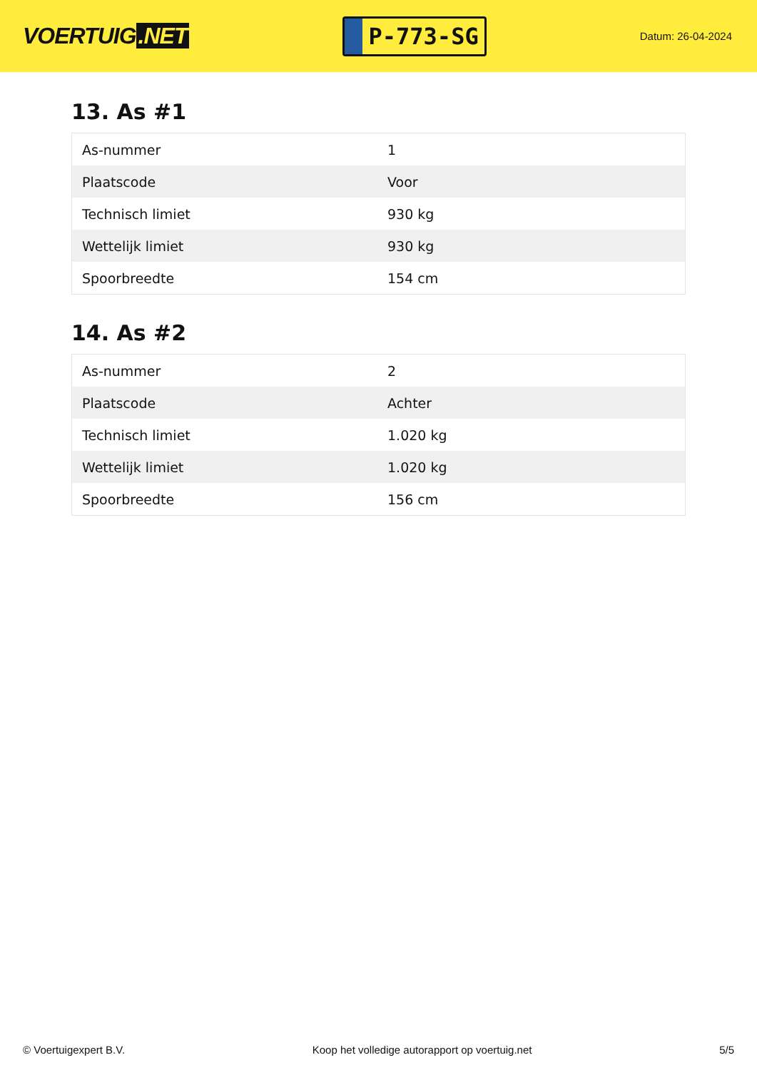VOERTUIG.NET
P-773-SG
Datum: 26-04-2024
13. As #1
| As-nummer | 1 |
| Plaatscode | Voor |
| Technisch limiet | 930 kg |
| Wettelijk limiet | 930 kg |
| Spoorbreedte | 154 cm |
14. As #2
| As-nummer | 2 |
| Plaatscode | Achter |
| Technisch limiet | 1.020 kg |
| Wettelijk limiet | 1.020 kg |
| Spoorbreedte | 156 cm |
© Voertuigexpert B.V. Koop het volledige autorapport op voertuig.net 5/5